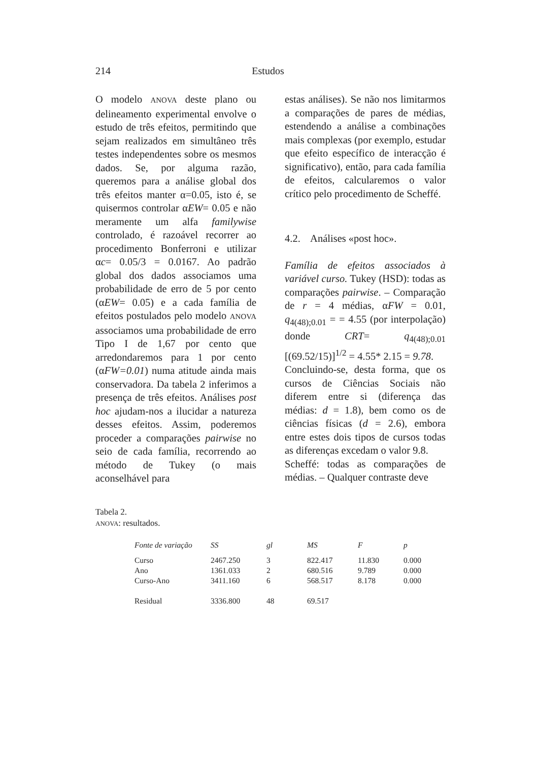214 Estudos
O modelo ANOVA deste plano ou delineamento experimental envolve o estudo de três efeitos, permitindo que sejam realizados em simultâneo três testes independentes sobre os mesmos dados. Se, por alguma razão, queremos para a análise global dos três efeitos manter α=0.05, isto é, se quisermos controlar αEW= 0.05 e não meramente um alfa familywise controlado, é razoável recorrer ao procedimento Bonferroni e utilizar αc= 0.05/3 = 0.0167. Ao padrão global dos dados associamos uma probabilidade de erro de 5 por cento (αEW= 0.05) e a cada família de efeitos postulados pelo modelo ANOVA associamos uma probabilidade de erro Tipo I de 1,67 por cento que arredondaremos para 1 por cento (αFW=0.01) numa atitude ainda mais conservadora. Da tabela 2 inferimos a presença de três efeitos. Análises post hoc ajudam-nos a ilucidar a natureza desses efeitos. Assim, poderemos proceder a comparações pairwise no seio de cada família, recorrendo ao método de Tukey (o mais aconselhável para
estas análises). Se não nos limitarmos a comparações de pares de médias, estendendo a análise a combinações mais complexas (por exemplo, estudar que efeito específico de interacção é significativo), então, para cada família de efeitos, calcularemos o valor crítico pelo procedimento de Scheffé.
4.2. Análises «post hoc».
Família de efeitos associados à variável curso. Tukey (HSD): todas as comparações pairwise. – Comparação de r = 4 médias, αFW = 0.01, q<sub>4(48);0.01</sub> = = 4.55 (por interpolação) donde CRT= q<sub>4(48);0.01</sub> [(69.52/15)]<sup>1/2</sup> = 4.55* 2.15 = 9.78.
Concluindo-se, desta forma, que os cursos de Ciências Sociais não diferem entre si (diferença das médias: d = 1.8), bem como os de ciências físicas (d = 2.6), embora entre estes dois tipos de cursos todas as diferenças excedam o valor 9.8.
Scheffé: todas as comparações de médias. – Qualquer contraste deve
Tabela 2.
ANOVA: resultados.
| Fonte de variação | SS | gl | MS | F | p |
| --- | --- | --- | --- | --- | --- |
| Curso | 2467.250 | 3 | 822.417 | 11.830 | 0.000 |
| Ano | 1361.033 | 2 | 680.516 | 9.789 | 0.000 |
| Curso-Ano | 3411.160 | 6 | 568.517 | 8.178 | 0.000 |
| Residual | 3336.800 | 48 | 69.517 | | |